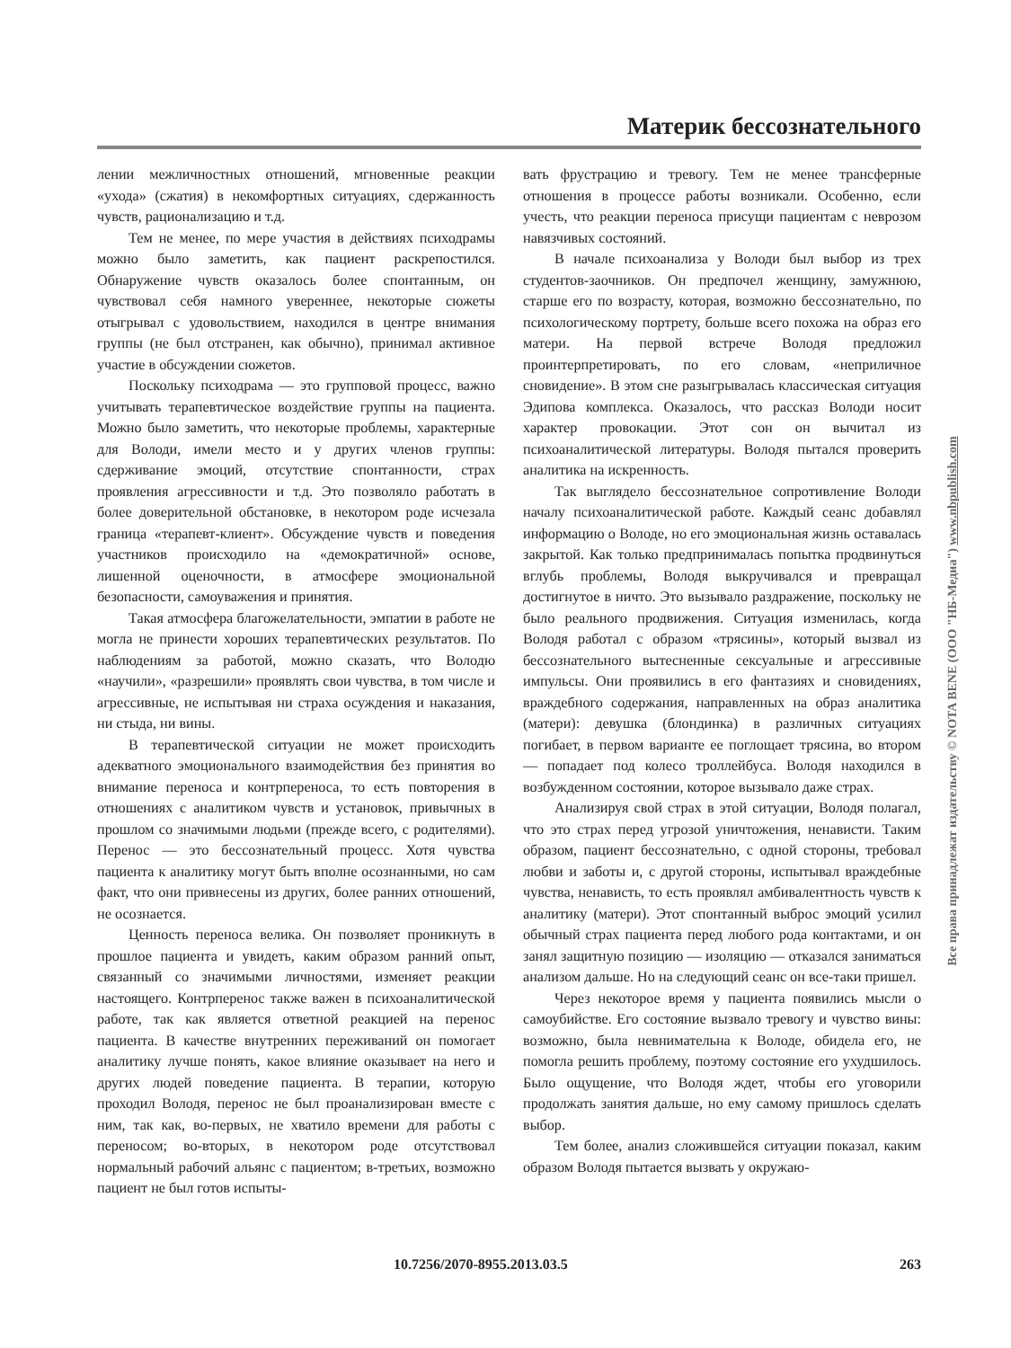Материк бессознательного
лении межличностных отношений, мгновенные реакции «ухода» (сжатия) в некомфортных ситуациях, сдержанность чувств, рационализацию и т.д.
Тем не менее, по мере участия в действиях психодрамы можно было заметить, как пациент раскрепостился. Обнаружение чувств оказалось более спонтанным, он чувствовал себя намного увереннее, некоторые сюжеты отыгрывал с удовольствием, находился в центре внимания группы (не был отстранен, как обычно), принимал активное участие в обсуждении сюжетов.
Поскольку психодрама — это групповой процесс, важно учитывать терапевтическое воздействие группы на пациента. Можно было заметить, что некоторые проблемы, характерные для Володи, имели место и у других членов группы: сдерживание эмоций, отсутствие спонтанности, страх проявления агрессивности и т.д. Это позволяло работать в более доверительной обстановке, в некотором роде исчезала граница «терапевт-клиент». Обсуждение чувств и поведения участников происходило на «демократичной» основе, лишенной оценочности, в атмосфере эмоциональной безопасности, самоуважения и принятия.
Такая атмосфера благожелательности, эмпатии в работе не могла не принести хороших терапевтических результатов. По наблюдениям за работой, можно сказать, что Володю «научили», «разрешили» проявлять свои чувства, в том числе и агрессивные, не испытывая ни страха осуждения и наказания, ни стыда, ни вины.
В терапевтической ситуации не может происходить адекватного эмоционального взаимодействия без принятия во внимание переноса и контрпереноса, то есть повторения в отношениях с аналитиком чувств и установок, привычных в прошлом со значимыми людьми (прежде всего, с родителями). Перенос — это бессознательный процесс. Хотя чувства пациента к аналитику могут быть вполне осознанными, но сам факт, что они привнесены из других, более ранних отношений, не осознается.
Ценность переноса велика. Он позволяет проникнуть в прошлое пациента и увидеть, каким образом ранний опыт, связанный со значимыми личностями, изменяет реакции настоящего. Контрперенос также важен в психоаналитической работе, так как является ответной реакцией на перенос пациента. В качестве внутренних переживаний он помогает аналитику лучше понять, какое влияние оказывает на него и других людей поведение пациента. В терапии, которую проходил Володя, перенос не был проанализирован вместе с ним, так как, во-первых, не хватило времени для работы с переносом; во-вторых, в некотором роде отсутствовал нормальный рабочий альянс с пациентом; в-третьих, возможно пациент не был готов испыты-
вать фрустрацию и тревогу. Тем не менее трансферные отношения в процессе работы возникали. Особенно, если учесть, что реакции переноса присущи пациентам с неврозом навязчивых состояний.
В начале психоанализа у Володи был выбор из трех студентов-заочников. Он предпочел женщину, замужнюю, старше его по возрасту, которая, возможно бессознательно, по психологическому портрету, больше всего похожа на образ его матери. На первой встрече Володя предложил проинтерпретировать, по его словам, «неприличное сновидение». В этом сне разыгрывалась классическая ситуация Эдипова комплекса. Оказалось, что рассказ Володи носит характер провокации. Этот сон он вычитал из психоаналитической литературы. Володя пытался проверить аналитика на искренность.
Так выглядело бессознательное сопротивление Володи началу психоаналитической работе. Каждый сеанс добавлял информацию о Володе, но его эмоциональная жизнь оставалась закрытой. Как только предпринималась попытка продвинуться вглубь проблемы, Володя выкручивался и превращал достигнутое в ничто. Это вызывало раздражение, поскольку не было реального продвижения. Ситуация изменилась, когда Володя работал с образом «трясины», который вызвал из бессознательного вытесненные сексуальные и агрессивные импульсы. Они проявились в его фантазиях и сновидениях, враждебного содержания, направленных на образ аналитика (матери): девушка (блондинка) в различных ситуациях погибает, в первом варианте ее поглощает трясина, во втором — попадает под колесо троллейбуса. Володя находился в возбужденном состоянии, которое вызывало даже страх.
Анализируя свой страх в этой ситуации, Володя полагал, что это страх перед угрозой уничтожения, ненависти. Таким образом, пациент бессознательно, с одной стороны, требовал любви и заботы и, с другой стороны, испытывал враждебные чувства, ненависть, то есть проявлял амбивалентность чувств к аналитику (матери). Этот спонтанный выброс эмоций усилил обычный страх пациента перед любого рода контактами, и он занял защитную позицию — изоляцию — отказался заниматься анализом дальше. Но на следующий сеанс он все-таки пришел.
Через некоторое время у пациента появились мысли о самоубийстве. Его состояние вызвало тревогу и чувство вины: возможно, была невнимательна к Володе, обидела его, не помогла решить проблему, поэтому состояние его ухудшилось. Было ощущение, что Володя ждет, чтобы его уговорили продолжать занятия дальше, но ему самому пришлось сделать выбор.
Тем более, анализ сложившейся ситуации показал, каким образом Володя пытается вызвать у окружаю-
Все права принадлежат издательству © NOTA BENE (ООО "НБ-Медиа") www.nbpublish.com
10.7256/2070-8955.2013.03.5 263